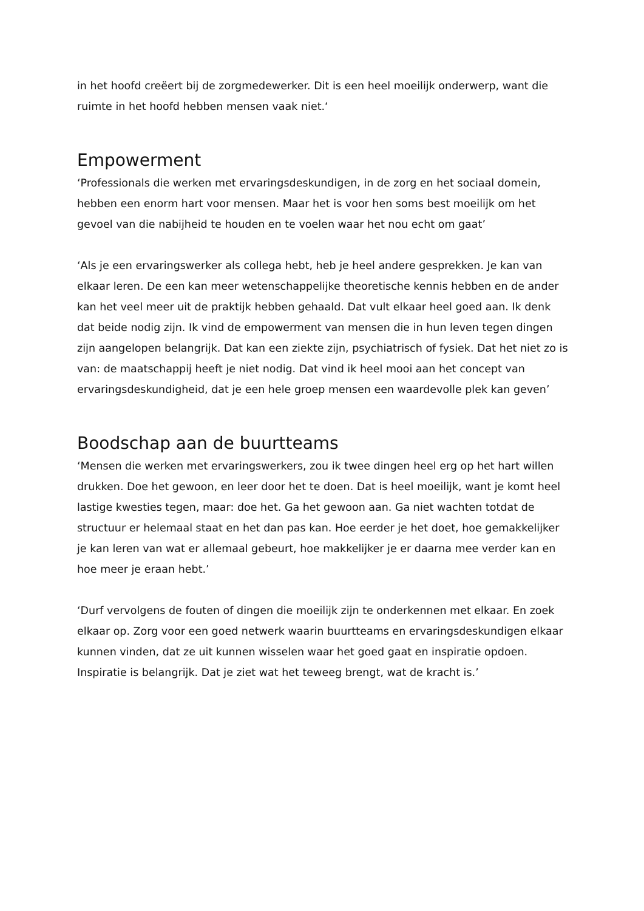in het hoofd creëert bij de zorgmedewerker. Dit is een heel moeilijk onderwerp, want die ruimte in het hoofd hebben mensen vaak niet.‘
Empowerment
‘Professionals die werken met ervaringsdeskundigen, in de zorg en het sociaal domein, hebben een enorm hart voor mensen. Maar het is voor hen soms best moeilijk om het gevoel van die nabijheid te houden en te voelen waar het nou echt om gaat’
‘Als je een ervaringswerker als collega hebt, heb je heel andere gesprekken. Je kan van elkaar leren. De een kan meer wetenschappelijke theoretische kennis hebben en de ander kan het veel meer uit de praktijk hebben gehaald. Dat vult elkaar heel goed aan. Ik denk dat beide nodig zijn. Ik vind de empowerment van mensen die in hun leven tegen dingen zijn aangelopen belangrijk. Dat kan een ziekte zijn, psychiatrisch of fysiek. Dat het niet zo is van: de maatschappij heeft je niet nodig. Dat vind ik heel mooi aan het concept van ervaringsdeskundigheid, dat je een hele groep mensen een waardevolle plek kan geven’
Boodschap aan de buurtteams
‘Mensen die werken met ervaringswerkers, zou ik twee dingen heel erg op het hart willen drukken. Doe het gewoon, en leer door het te doen. Dat is heel moeilijk, want je komt heel lastige kwesties tegen, maar: doe het. Ga het gewoon aan. Ga niet wachten totdat de structuur er helemaal staat en het dan pas kan. Hoe eerder je het doet, hoe gemakkelijker je kan leren van wat er allemaal gebeurt, hoe makkelijker je er daarna mee verder kan en hoe meer je eraan hebt.’
‘Durf vervolgens de fouten of dingen die moeilijk zijn te onderkennen met elkaar. En zoek elkaar op. Zorg voor een goed netwerk waarin buurtteams en ervaringsdeskundigen elkaar kunnen vinden, dat ze uit kunnen wisselen waar het goed gaat en inspiratie opdoen. Inspiratie is belangrijk. Dat je ziet wat het teweeg brengt, wat de kracht is.’